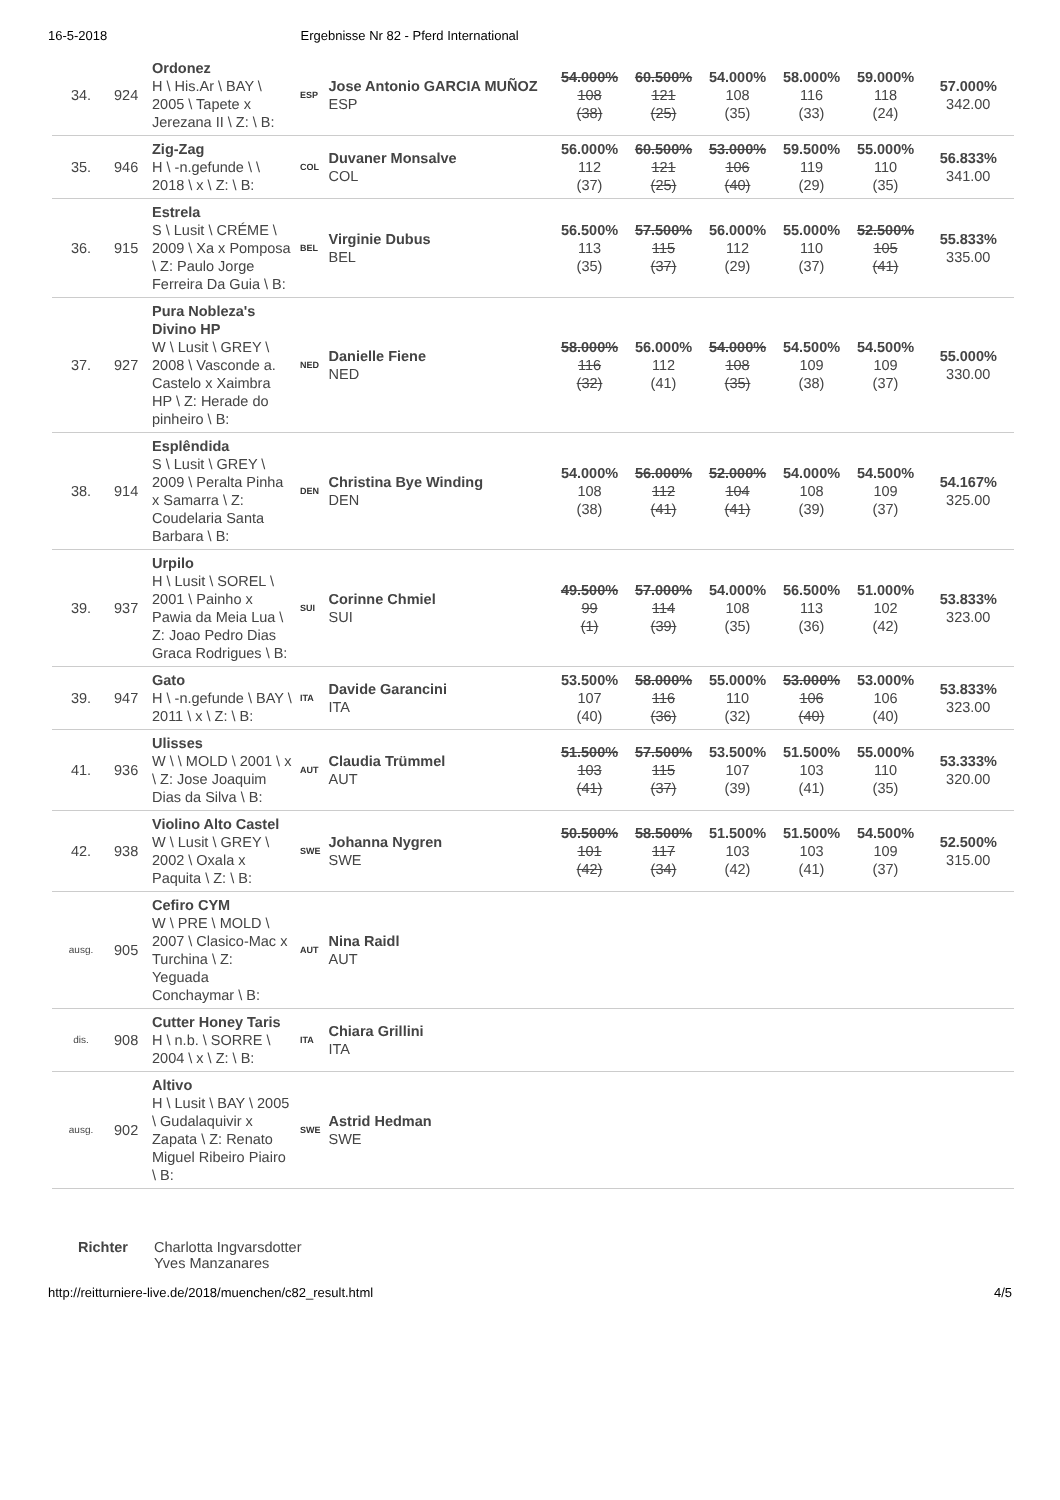16-5-2018 Ergebnisse Nr 82 - Pferd International
| 34. | 924 | Ordonez H \ His.Ar \ BAY \ 2005 \ Tapete x Jerezana II \ Z: \ B: | ESP | Jose Antonio GARCIA MUÑOZ ESP | 54.000% 108 (38) | 60.500% 121 (25) | 54.000% 108 (35) | 58.000% 116 (33) | 59.000% 118 (24) | 57.000% 342.00 |
| 35. | 946 | Zig-Zag H \ -n.gefunde \ \ 2018 \ x \ Z: \ B: | COL | Duvaner Monsalve COL | 56.000% 112 (37) | 60.500% 121 (25) | 53.000% 106 (40) | 59.500% 119 (29) | 55.000% 110 (35) | 56.833% 341.00 |
| 36. | 915 | Estrela S \ Lusit \ CRÉME \ 2009 \ Xa x Pomposa \ Z: Paulo Jorge Ferreira Da Guia \ B: | BEL | Virginie Dubus BEL | 56.500% 113 (35) | 57.500% 115 (37) | 56.000% 112 (29) | 55.000% 110 (37) | 52.500% 105 (41) | 55.833% 335.00 |
| 37. | 927 | Pura Nobleza's Divino HP W \ Lusit \ GREY \ 2008 \ Vasconde a. Castelo x Xaimbra HP \ Z: Herade do pinheiro \ B: | NED | Danielle Fiene NED | 58.000% 116 (32) | 56.000% 112 (41) | 54.000% 108 (35) | 54.500% 109 (38) | 54.500% 109 (37) | 55.000% 330.00 |
| 38. | 914 | Esplêndida S \ Lusit \ GREY \ 2009 \ Peralta Pinha x Samarra \ Z: Coudelaria Santa Barbara \ B: | DEN | Christina Bye Winding DEN | 54.000% 108 (38) | 56.000% 112 (41) | 52.000% 104 (41) | 54.000% 108 (39) | 54.500% 109 (37) | 54.167% 325.00 |
| 39. | 937 | Urpilo H \ Lusit \ SOREL \ 2001 \ Painho x Pawia da Meia Lua \ Z: Joao Pedro Dias Graca Rodrigues \ B: | SUI | Corinne Chmiel SUI | 49.500% 99 (1) | 57.000% 114 (39) | 54.000% 108 (35) | 56.500% 113 (36) | 51.000% 102 (42) | 53.833% 323.00 |
| 39. | 947 | Gato H \ -n.gefunde \ BAY \ 2011 \ x \ Z: \ B: | ITA | Davide Garancini ITA | 53.500% 107 (40) | 58.000% 116 (36) | 55.000% 110 (32) | 53.000% 106 (40) | 53.000% 106 (40) | 53.833% 323.00 |
| 41. | 936 | Ulisses W \ \ MOLD \ 2001 \ x \ Z: Jose Joaquim Dias da Silva \ B: | AUT | Claudia Trümmel AUT | 51.500% 103 (41) | 57.500% 115 (37) | 53.500% 107 (39) | 51.500% 103 (41) | 55.000% 110 (35) | 53.333% 320.00 |
| 42. | 938 | Violino Alto Castel W \ Lusit \ GREY \ 2002 \ Oxala x Paquita \ Z: \ B: | SWE | Johanna Nygren SWE | 50.500% 101 (42) | 58.500% 117 (34) | 51.500% 103 (42) | 51.500% 103 (41) | 54.500% 109 (37) | 52.500% 315.00 |
| ausg. | 905 | Cefiro CYM W \ PRE \ MOLD \ 2007 \ Clasico-Mac x Turchina \ Z: Yeguada Conchaymar \ B: | AUT | Nina Raidl AUT | | | | | | |
| dis. | 908 | Cutter Honey Taris H \ n.b. \ SORRE \ 2004 \ x \ Z: \ B: | ITA | Chiara Grillini ITA | | | | | | |
| ausg. | 902 | Altivo H \ Lusit \ BAY \ 2005 \ Gudalaquivir x Zapata \ Z: Renato Miguel Ribeiro Piairo \ B: | SWE | Astrid Hedman SWE | | | | | | |
Richter Charlotta Ingvarsdotter
Yves Manzanares
http://reitturniere-live.de/2018/muenchen/c82_result.html 4/5